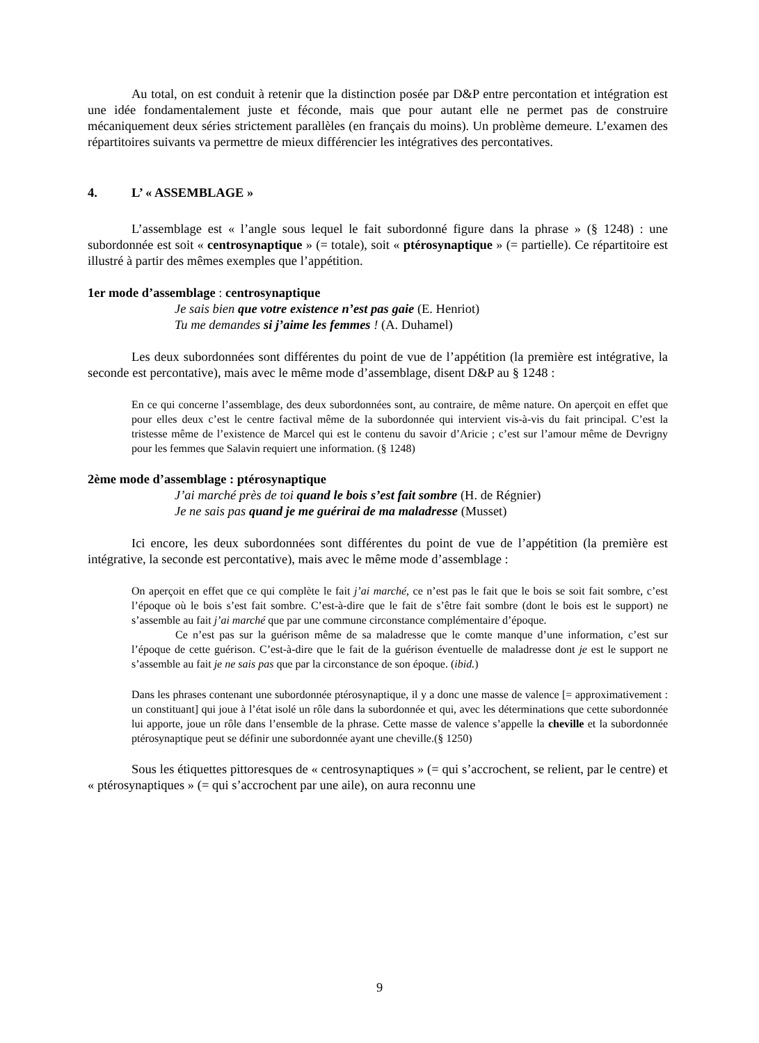Au total, on est conduit à retenir que la distinction posée par D&P entre percontation et intégration est une idée fondamentalement juste et féconde, mais que pour autant elle ne permet pas de construire mécaniquement deux séries strictement parallèles (en français du moins). Un problème demeure. L’examen des répartitoires suivants va permettre de mieux différencier les intégratives des percontatives.
4. L’ « ASSEMBLAGE »
L’assemblage est « l’angle sous lequel le fait subordonné figure dans la phrase » (§ 1248) : une subordonnée est soit « centrosynaptique » (= totale), soit « ptérosynaptique » (= partielle). Ce répartitoire est illustré à partir des mêmes exemples que l’appétition.
1er mode d’assemblage : centrosynaptique
Je sais bien que votre existence n’est pas gaie (E. Henriot)
Tu me demandes si j’aime les femmes ! (A. Duhamel)
Les deux subordonnées sont différentes du point de vue de l’appétition (la première est intégrative, la seconde est percontative), mais avec le même mode d’assemblage, disent D&P au § 1248 :
En ce qui concerne l’assemblage, des deux subordonnées sont, au contraire, de même nature. On aperçoit en effet que pour elles deux c’est le centre factival même de la subordonnée qui intervient vis-à-vis du fait principal. C’est la tristesse même de l’existence de Marcel qui est le contenu du savoir d’Aricie ; c’est sur l’amour même de Devrigny pour les femmes que Salavin requiert une information. (§ 1248)
2ème mode d’assemblage : ptérosynaptique
J’ai marché près de toi quand le bois s’est fait sombre (H. de Régnier)
Je ne sais pas quand je me guérirai de ma maladresse (Musset)
Ici encore, les deux subordonnées sont différentes du point de vue de l’appétition (la première est intégrative, la seconde est percontative), mais avec le même mode d’assemblage :
On aperçoit en effet que ce qui complète le fait j’ai marché, ce n’est pas le fait que le bois se soit fait sombre, c’est l’époque où le bois s’est fait sombre. C’est-à-dire que le fait de s’être fait sombre (dont le bois est le support) ne s’assemble au fait j’ai marché que par une commune circonstance complémentaire d’époque.
Ce n’est pas sur la guérison même de sa maladresse que le comte manque d’une information, c’est sur l’époque de cette guérison. C’est-à-dire que le fait de la guérison éventuelle de maladresse dont je est le support ne s’assemble au fait je ne sais pas que par la circonstance de son époque. (ibid.)
Dans les phrases contenant une subordonnée ptérosynaptique, il y a donc une masse de valence [= approximativement : un constituant] qui joue à l’état isolé un rôle dans la subordonnée et qui, avec les déterminations que cette subordonnée lui apporte, joue un rôle dans l’ensemble de la phrase. Cette masse de valence s’appelle la cheville et la subordonnée ptérosynaptique peut se définir une subordonnée ayant une cheville.(§ 1250)
Sous les étiquettes pittoresques de « centrosynaptiques » (= qui s’accrochent, se relient, par le centre) et « ptérosynaptiques » (= qui s’accrochent par une aile), on aura reconnu une
9